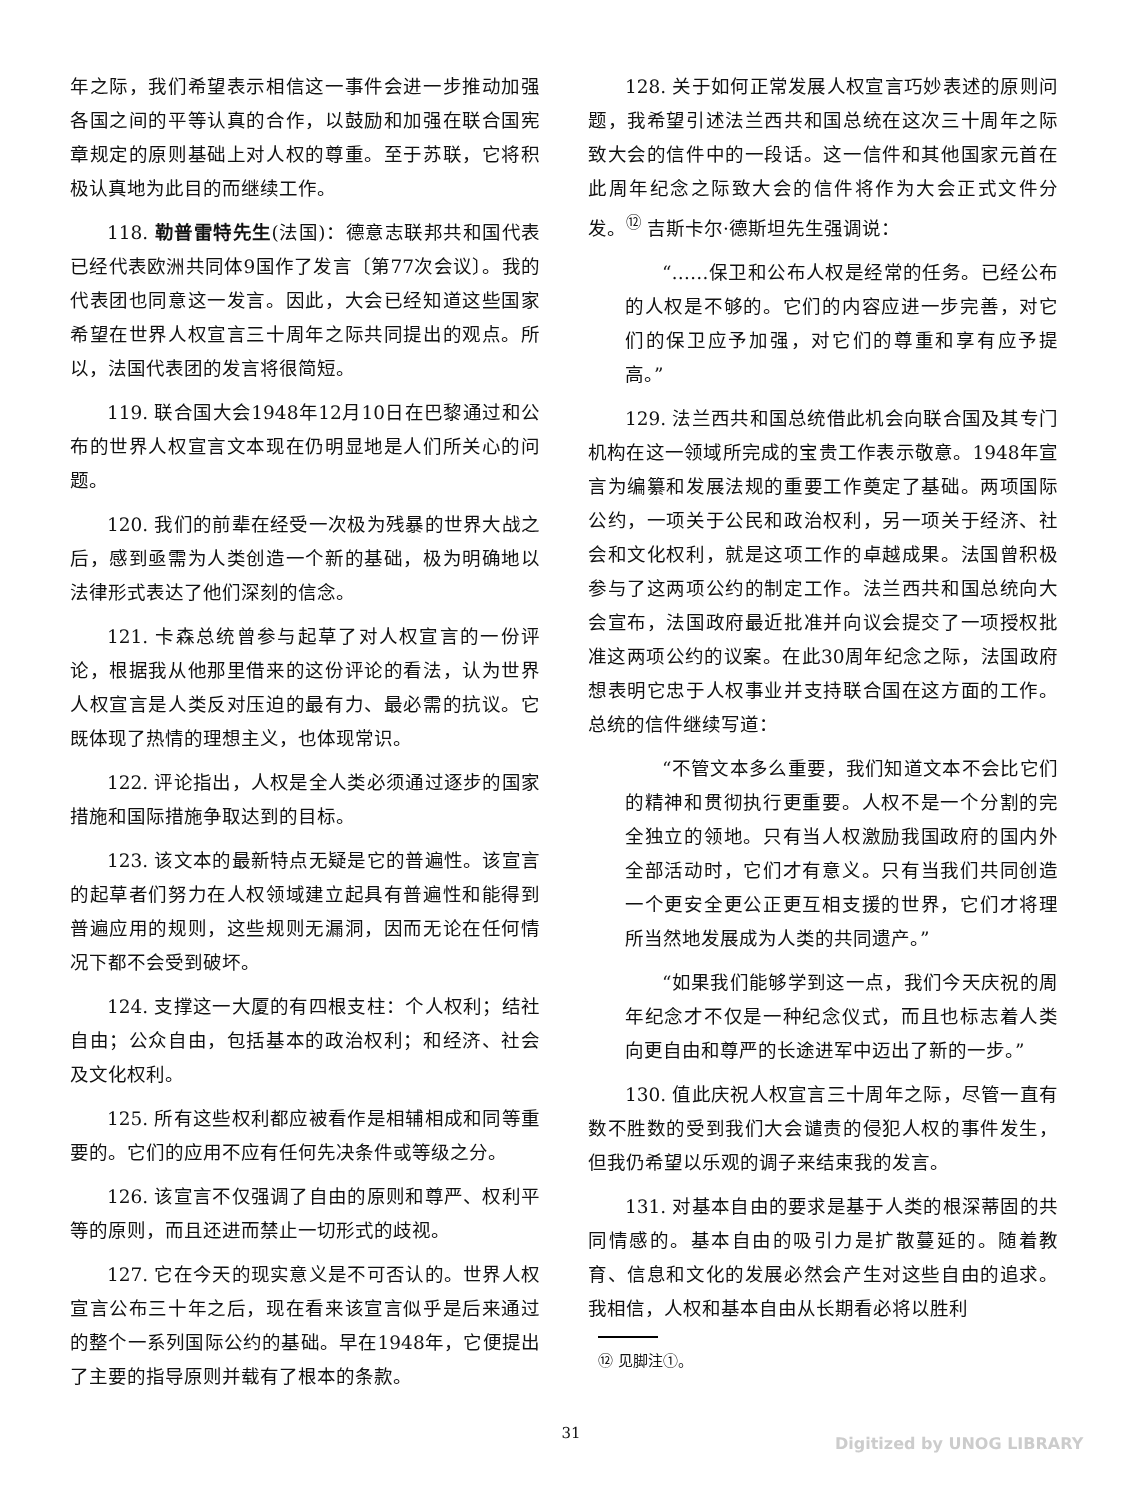年之际，我们希望表示相信这一事件会进一步推动加强各国之间的平等认真的合作，以鼓励和加强在联合国宪章规定的原则基础上对人权的尊重。至于苏联，它将积极认真地为此目的而继续工作。
118. 勒普雷特先生(法国)：德意志联邦共和国代表已经代表欧洲共同体9国作了发言〔第77次会议〕。我的代表团也同意这一发言。因此，大会已经知道这些国家希望在世界人权宣言三十周年之际共同提出的观点。所以，法国代表团的发言将很简短。
119. 联合国大会1948年12月10日在巴黎通过和公布的世界人权宣言文本现在仍明显地是人们所关心的问题。
120. 我们的前辈在经受一次极为残暴的世界大战之后，感到亟需为人类创造一个新的基础，极为明确地以法律形式表达了他们深刻的信念。
121. 卡森总统曾参与起草了对人权宣言的一份评论，根据我从他那里借来的这份评论的看法，认为世界人权宣言是人类反对压迫的最有力、最必需的抗议。它既体现了热情的理想主义，也体现常识。
122. 评论指出，人权是全人类必须通过逐步的国家措施和国际措施争取达到的目标。
123. 该文本的最新特点无疑是它的普遍性。该宣言的起草者们努力在人权领域建立起具有普遍性和能得到普遍应用的规则，这些规则无漏洞，因而无论在任何情况下都不会受到破坏。
124. 支撑这一大厦的有四根支柱：个人权利；结社自由；公众自由，包括基本的政治权利；和经济、社会及文化权利。
125. 所有这些权利都应被看作是相辅相成和同等重要的。它们的应用不应有任何先决条件或等级之分。
126. 该宣言不仅强调了自由的原则和尊严、权利平等的原则，而且还进而禁止一切形式的歧视。
127. 它在今天的现实意义是不可否认的。世界人权宣言公布三十年之后，现在看来该宣言似乎是后来通过的整个一系列国际公约的基础。早在1948年，它便提出了主要的指导原则并载有了根本的条款。
128. 关于如何正常发展人权宣言巧妙表述的原则问题，我希望引述法兰西共和国总统在这次三十周年之际致大会的信件中的一段话。这一信件和其他国家元首在此周年纪念之际致大会的信件将作为大会正式文件分发。<sup>⑫</sup> 吉斯卡尔·德斯坦先生强调说：
“……保卫和公布人权是经常的任务。已经公布的人权是不够的。它们的内容应进一步完善，对它们的保卫应予加强，对它们的尊重和享有应予提高。”
129. 法兰西共和国总统借此机会向联合国及其专门机构在这一领域所完成的宝贵工作表示敬意。1948年宣言为编纂和发展法规的重要工作奠定了基础。两项国际公约，一项关于公民和政治权利，另一项关于经济、社会和文化权利，就是这项工作的卓越成果。法国曾积极参与了这两项公约的制定工作。法兰西共和国总统向大会宣布，法国政府最近批准并向议会提交了一项授权批准这两项公约的议案。在此30周年纪念之际，法国政府想表明它忠于人权事业并支持联合国在这方面的工作。总统的信件继续写道：
“不管文本多么重要，我们知道文本不会比它们的精神和贯彻执行更重要。人权不是一个分割的完全独立的领地。只有当人权激励我国政府的国内外全部活动时，它们才有意义。只有当我们共同创造一个更安全更公正更互相支援的世界，它们才将理所当然地发展成为人类的共同遗产。”
“如果我们能够学到这一点，我们今天庆祝的周年纪念才不仅是一种纪念仪式，而且也标志着人类向更自由和尊严的长途进军中迈出了新的一步。”
130. 值此庆祝人权宣言三十周年之际，尽管一直有数不胜数的受到我们大会谴责的侵犯人权的事件发生，但我仍希望以乐观的调子来结束我的发言。
131. 对基本自由的要求是基于人类的根深蒂固的共同情感的。基本自由的吸引力是扩散蔓延的。随着教育、信息和文化的发展必然会产生对这些自由的追求。我相信，人权和基本自由从长期看必将以胜利
⑫ 见脚注①。
31
Digitized by UNOG LIBRARY